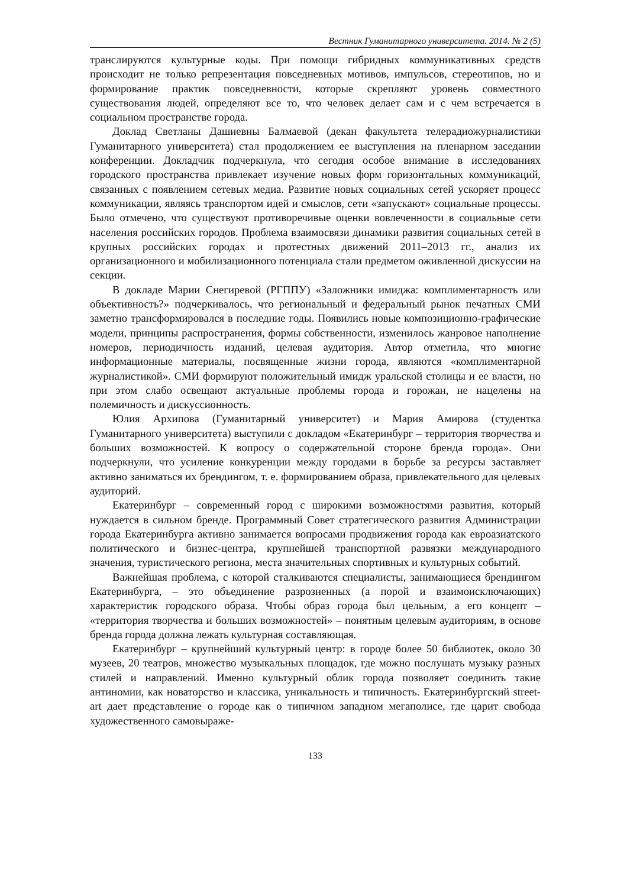Вестник Гуманитарного университета. 2014. № 2 (5)
транслируются культурные коды. При помощи гибридных коммуникативных средств происходит не только репрезентация повседневных мотивов, импульсов, стереотипов, но и формирование практик повседневности, которые скрепляют уровень совместного существования людей, определяют все то, что человек делает сам и с чем встречается в социальном пространстве города.
Доклад Светланы Дашиевны Балмаевой (декан факультета телерадиожурналистики Гуманитарного университета) стал продолжением ее выступления на пленарном заседании конференции. Докладчик подчеркнула, что сегодня особое внимание в исследованиях городского пространства привлекает изучение новых форм горизонтальных коммуникаций, связанных с появлением сетевых медиа. Развитие новых социальных сетей ускоряет процесс коммуникации, являясь транспортом идей и смыслов, сети «запускают» социальные процессы. Было отмечено, что существуют противоречивые оценки вовлеченности в социальные сети населения российских городов. Проблема взаимосвязи динамики развития социальных сетей в крупных российских городах и протестных движений 2011–2013 гг., анализ их организационного и мобилизационного потенциала стали предметом оживленной дискуссии на секции.
В докладе Марии Снегиревой (РГППУ) «Заложники имиджа: комплиментарность или объективность?» подчеркивалось, что региональный и федеральный рынок печатных СМИ заметно трансформировался в последние годы. Появились новые композиционно-графические модели, принципы распространения, формы собственности, изменилось жанровое наполнение номеров, периодичность изданий, целевая аудитория. Автор отметила, что многие информационные материалы, посвященные жизни города, являются «комплиментарной журналистикой». СМИ формируют положительный имидж уральской столицы и ее власти, но при этом слабо освещают актуальные проблемы города и горожан, не нацелены на полемичность и дискуссионность.
Юлия Архипова (Гуманитарный университет) и Мария Амирова (студентка Гуманитарного университета) выступили с докладом «Екатеринбург – территория творчества и больших возможностей. К вопросу о содержательной стороне бренда города». Они подчеркнули, что усиление конкуренции между городами в борьбе за ресурсы заставляет активно заниматься их брендингом, т. е. формированием образа, привлекательного для целевых аудиторий.
Екатеринбург – современный город с широкими возможностями развития, который нуждается в сильном бренде. Программный Совет стратегического развития Администрации города Екатеринбурга активно занимается вопросами продвижения города как евроазиатского политического и бизнес-центра, крупнейшей транспортной развязки международного значения, туристического региона, места значительных спортивных и культурных событий.
Важнейшая проблема, с которой сталкиваются специалисты, занимающиеся брендингом Екатеринбурга, – это объединение разрозненных (а порой и взаимоисключающих) характеристик городского образа. Чтобы образ города был цельным, а его концепт – «территория творчества и больших возможностей» – понятным целевым аудиториям, в основе бренда города должна лежать культурная составляющая.
Екатеринбург – крупнейший культурный центр: в городе более 50 библиотек, около 30 музеев, 20 театров, множество музыкальных площадок, где можно послушать музыку разных стилей и направлений. Именно культурный облик города позволяет соединить такие антиномии, как новаторство и классика, уникальность и типичность. Екатеринбургский street-art дает представление о городе как о типичном западном мегаполисе, где царит свобода художественного самовыраже-
133